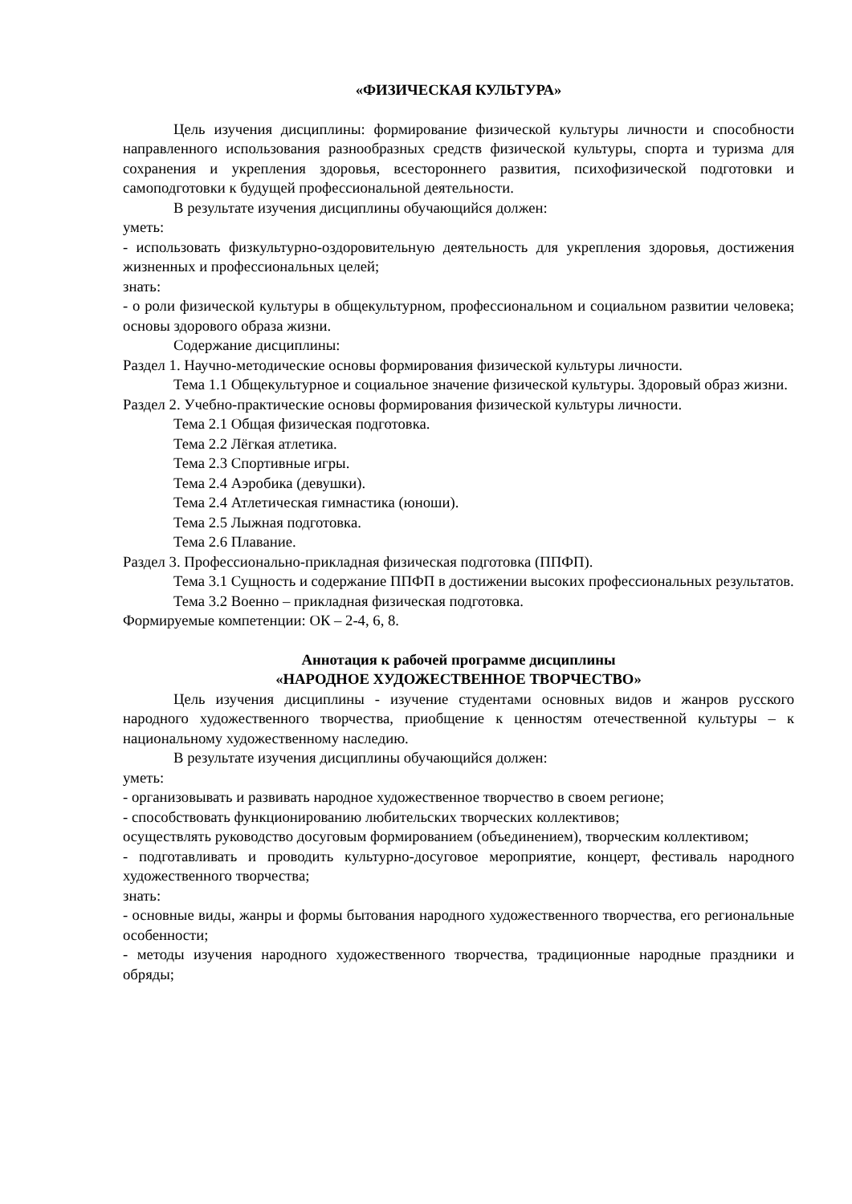«ФИЗИЧЕСКАЯ КУЛЬТУРА»
Цель изучения дисциплины: формирование физической культуры личности и способности направленного использования разнообразных средств физической культуры, спорта и туризма для сохранения и укрепления здоровья, всестороннего развития, психофизической подготовки и самоподготовки к будущей профессиональной деятельности.
В результате изучения дисциплины обучающийся должен:
уметь:
- использовать физкультурно-оздоровительную деятельность для укрепления здоровья, достижения жизненных и профессиональных целей;
знать:
- о роли физической культуры в общекультурном, профессиональном и социальном развитии человека; основы здорового образа жизни.
Содержание дисциплины:
Раздел 1. Научно-методические основы формирования физической культуры личности.
Тема 1.1 Общекультурное и социальное значение физической культуры. Здоровый образ жизни.
Раздел 2. Учебно-практические основы формирования физической культуры личности.
Тема 2.1 Общая физическая подготовка.
Тема 2.2 Лёгкая атлетика.
Тема 2.3 Спортивные игры.
Тема 2.4 Аэробика (девушки).
Тема 2.4 Атлетическая гимнастика (юноши).
Тема 2.5 Лыжная подготовка.
Тема 2.6 Плавание.
Раздел 3. Профессионально-прикладная физическая подготовка (ППФП).
Тема 3.1 Сущность и содержание ППФП в достижении высоких профессиональных результатов.
Тема 3.2 Военно – прикладная физическая подготовка.
Формируемые компетенции: ОК – 2-4, 6, 8.
Аннотация к рабочей программе дисциплины
«НАРОДНОЕ ХУДОЖЕСТВЕННОЕ ТВОРЧЕСТВО»
Цель изучения дисциплины - изучение студентами основных видов и жанров русского народного художественного творчества, приобщение к ценностям отечественной культуры – к национальному художественному наследию.
В результате изучения дисциплины обучающийся должен:
уметь:
- организовывать и развивать народное художественное творчество в своем регионе;
- способствовать функционированию любительских творческих коллективов;
осуществлять руководство досуговым формированием (объединением), творческим коллективом;
- подготавливать и проводить культурно-досуговое мероприятие, концерт, фестиваль народного художественного творчества;
знать:
- основные виды, жанры и формы бытования народного художественного творчества, его региональные особенности;
- методы изучения народного художественного творчества, традиционные народные праздники и обряды;